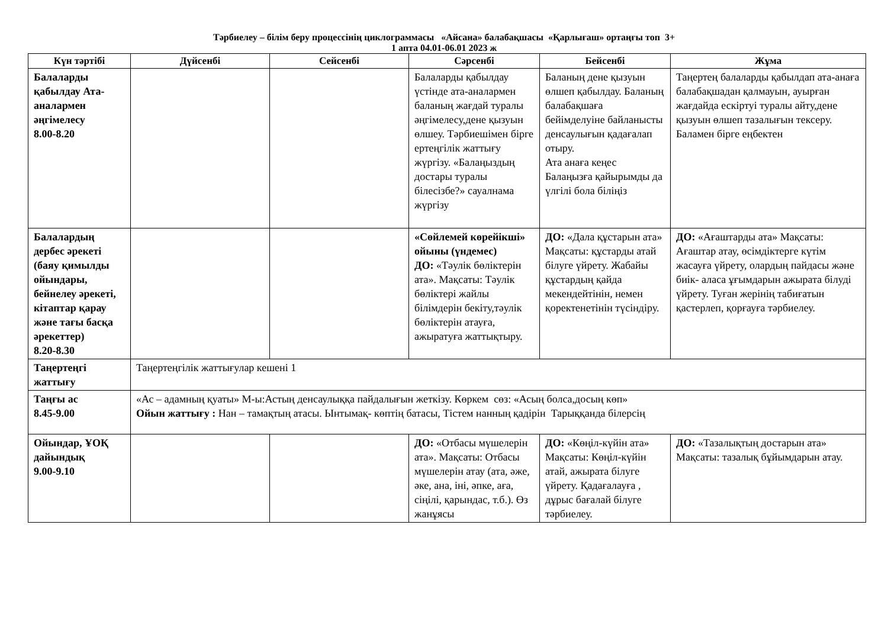Тәрбиелеу – білім беру процессінің циклограммасы «Айсана» балабақшасы «Қарлығаш» ортаңғы топ 3+
1 апта 04.01-06.01 2023 ж
| Күн тәртібі | Дүйсенбі | Сейсенбі | Сәрсенбі | Бейсенбі | Жұма |
| --- | --- | --- | --- | --- | --- |
| Балаларды қабылдау Ата-аналармен әңгімелесу 8.00-8.20 | | | Балаларды қабылдау үстінде ата-аналармен баланың жағдай туралы әңгімелесу,дене қызуын өлшеу. Тәрбиешімен бірге ертеңгілік жаттығу жүргізу. «Балаңыздың достары туралы білесізбе?» сауалнама жүргізу | Баланың дене қызуын өлшеп қабылдау. Баланың балабақшаға бейімделуіне байланысты денсаулығын қадағалап отыру. Ата анаға кеңес Балаңызға қайырымды да үлгілі бола біліңіз | Таңертең балаларды қабылдап ата-анаға балабақшадан қалмауын, ауырған жағдайда ескіртуі туралы айту,дене қызуын өлшеп тазалығын тексеру. Баламен бірге еңбектен |
| Балалардың дербес әрекеті (баяу қимылды ойындары, бейнелеу әрекеті, кітаптар қарау және тағы басқа әрекеттер) 8.20-8.30 | | | «Сөйлемей көрейікші» ойыны (үндемес) ДО: «Тәулік бөліктерін ата». Мақсаты: Тәулік бөліктері жайлы білімдерін бекіту,тәулік бөліктерін атауға, ажыратуға жаттықтыру. | ДО: «Дала құстарын ата» Мақсаты: құстарды атай білуге үйрету. Жабайы құстардың қайда мекендейтінін, немен қоректенетінін түсіндіру. | ДО: «Ағаштарды ата» Мақсаты: Ағаштар атау, өсімдіктерге күтім жасауға үйрету, олардың пайдасы және биік- аласа ұғымдарын ажырата білуді үйрету. Туған жерінің табиғатын қастерлеп, қорғауға тәрбиелеу. |
| Таңертеңгі жаттығу | Таңертеңгілік жаттығулар кешені 1 | | | | |
| Таңғы ас 8.45-9.00 | «Ас – адамның қуаты» М-ы:Астың денсаулыққа пайдалығын жеткізу. Көркем сөз: «Асың болса,досың көп» Ойын жаттығу : Нан – тамақтың атасы. Ынтымақ- көптің батасы, Тістем нанның қадірін Тарыққанда білерсің | | | | |
| Ойындар, ҰОҚ дайындық 9.00-9.10 | | | ДО: «Отбасы мүшелерін ата». Мақсаты: Отбасы мүшелерін атау (ата, әже, әке, ана, іні, әпке, аға, сіңілі, қарындас, т.б.). Өз жанұясы | ДО: «Көңіл-күйін ата» Мақсаты: Көңіл-күйін атай, ажырата білуге үйрету. Қадағалауға , дұрыс бағалай білуге тәрбиелеу. | ДО: «Тазалықтың достарын ата» Мақсаты: тазалық бұйымдарын атау. |